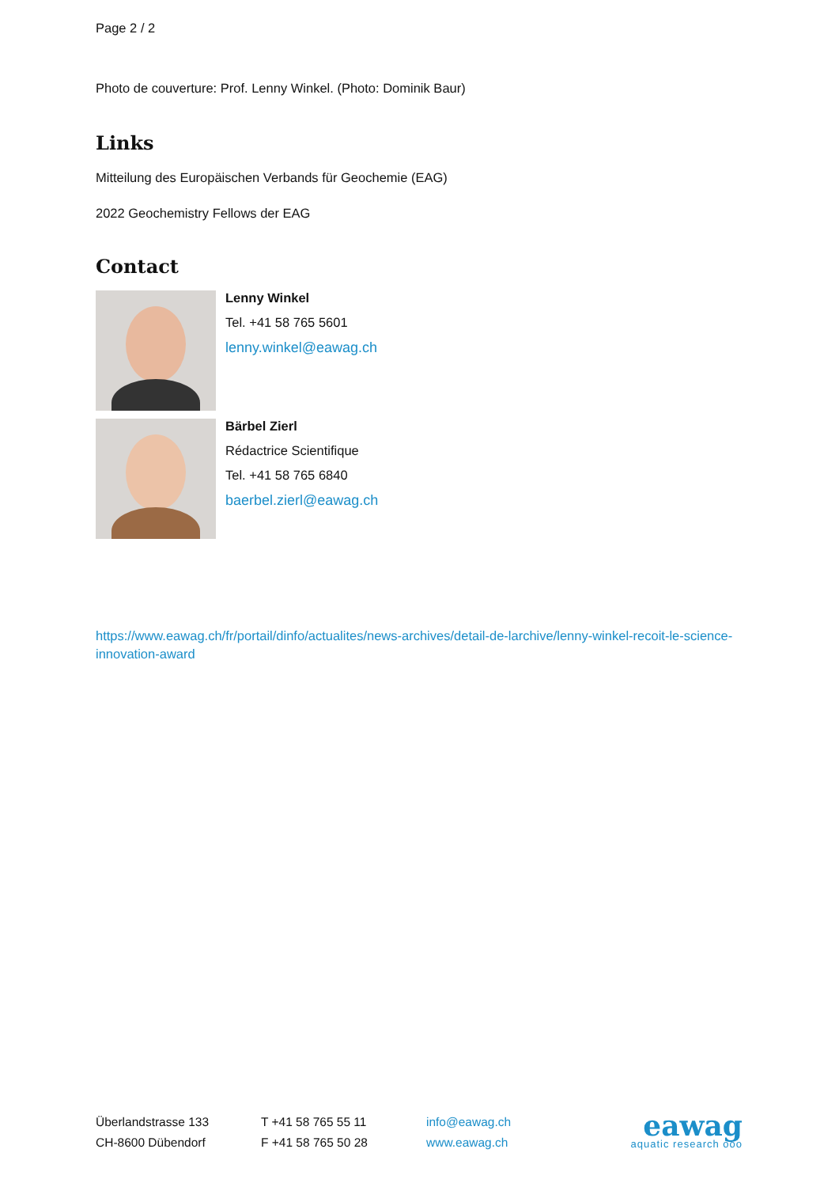Page 2 / 2
Photo de couverture: Prof. Lenny Winkel. (Photo: Dominik Baur)
Links
Mitteilung des Europäischen Verbands für Geochemie (EAG)
2022 Geochemistry Fellows der EAG
Contact
Lenny Winkel
Tel. +41 58 765 5601
lenny.winkel@eawag.ch
Bärbel Zierl
Rédactrice Scientifique
Tel. +41 58 765 6840
baerbel.zierl@eawag.ch
https://www.eawag.ch/fr/portail/dinfo/actualites/news-archives/detail-de-larchive/lenny-winkel-recoit-le-science-innovation-award
Überlandstrasse 133
CH-8600 Dübendorf
T +41 58 765 55 11
F +41 58 765 50 28
info@eawag.ch
www.eawag.ch
eawag
aquatic research ooo